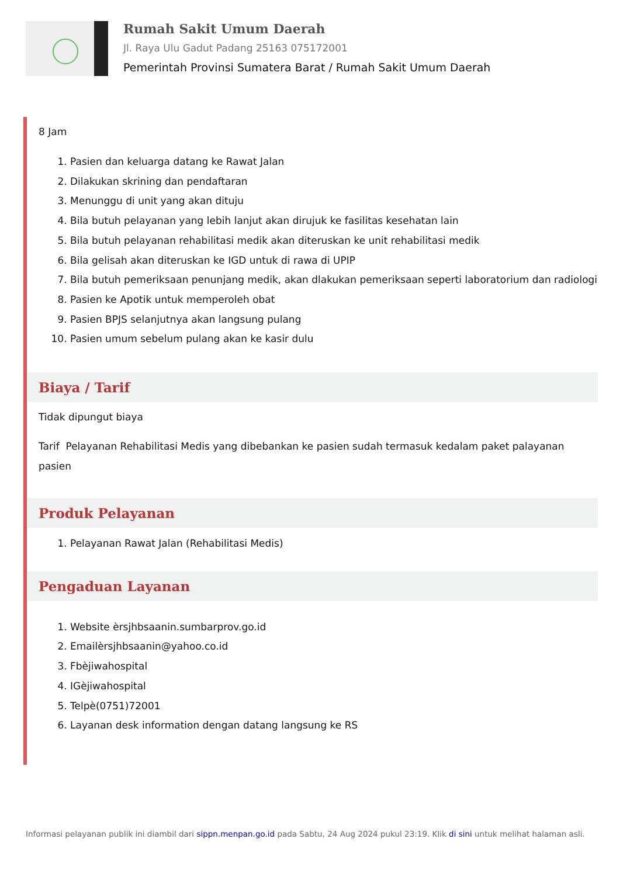Rumah Sakit Umum Daerah
Jl. Raya Ulu Gadut Padang 25163 075172001
Pemerintah Provinsi Sumatera Barat / Rumah Sakit Umum Daerah
8 Jam
1. Pasien dan keluarga datang ke Rawat Jalan
2. Dilakukan skrining dan pendaftaran
3. Menunggu di unit yang akan dituju
4. Bila butuh pelayanan yang lebih lanjut akan dirujuk ke fasilitas kesehatan lain
5. Bila butuh pelayanan rehabilitasi medik akan diteruskan ke unit rehabilitasi medik
6. Bila gelisah akan diteruskan ke IGD untuk di rawa di UPIP
7. Bila butuh pemeriksaan penunjang medik, akan dlakukan pemeriksaan seperti laboratorium dan radiologi
8. Pasien ke Apotik untuk memperoleh obat
9. Pasien BPJS selanjutnya akan langsung pulang
10. Pasien umum sebelum pulang akan ke kasir dulu
Biaya / Tarif
Tidak dipungut biaya
Tarif Pelayanan Rehabilitasi Medis yang dibebankan ke pasien sudah termasuk kedalam paket palayanan pasien
Produk Pelayanan
1. Pelayanan Rawat Jalan (Rehabilitasi Medis)
Pengaduan Layanan
1. Website èrsjhbsaanin.sumbarprov.go.id
2. Emailèrsjhbsaanin@yahoo.co.id
3. Fbèjiwahospital
4. IGèjiwahospital
5. Telpè(0751)72001
6. Layanan desk information dengan datang langsung ke RS
Informasi pelayanan publik ini diambil dari sippn.menpan.go.id pada Sabtu, 24 Aug 2024 pukul 23:19. Klik di sini untuk melihat halaman asli.